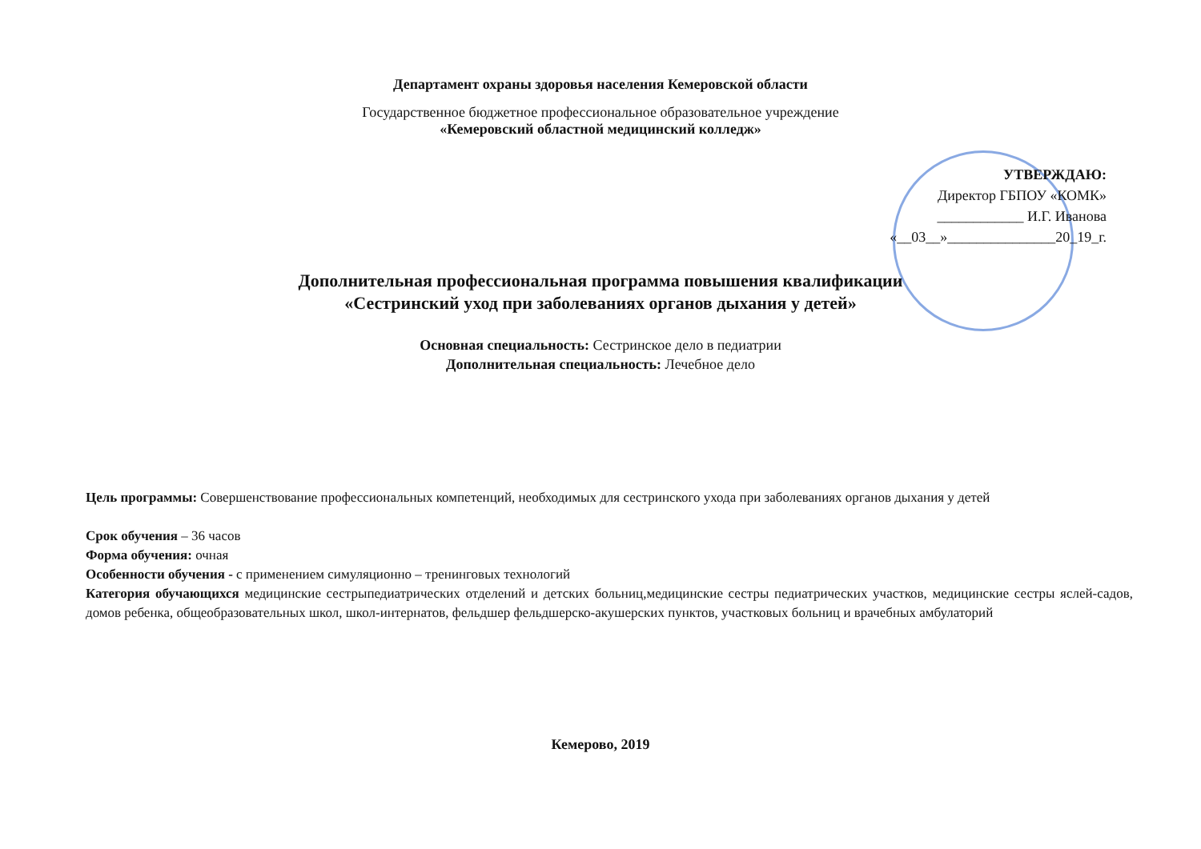Департамент охраны здоровья населения Кемеровской области
Государственное бюджетное профессиональное образовательное учреждение
«Кемеровский областной медицинский колледж»
УТВЕРЖДАЮ:
Директор ГБПОУ «КОМК»
____________ И.Г. Иванова
«__03__»_______________20_19_г.
Дополнительная профессиональная программа повышения квалификации
«Сестринский уход при заболеваниях органов дыхания у детей»
Основная специальность: Сестринское дело в педиатрии
Дополнительная специальность: Лечебное дело
Цель программы: Совершенствование профессиональных компетенций, необходимых для сестринского ухода при заболеваниях органов дыхания у детей
Срок обучения – 36 часов
Форма обучения: очная
Особенности обучения - с применением симуляционно – тренинговых технологий
Категория обучающихся медицинские сестрыпедиатрических отделений и детских больниц,медицинские сестры педиатрических участков, медицинские сестры яслей-садов, домов ребенка, общеобразовательных школ, школ-интернатов, фельдшер фельдшерско-акушерских пунктов, участковых больниц и врачебных амбулаторий
Кемерово, 2019